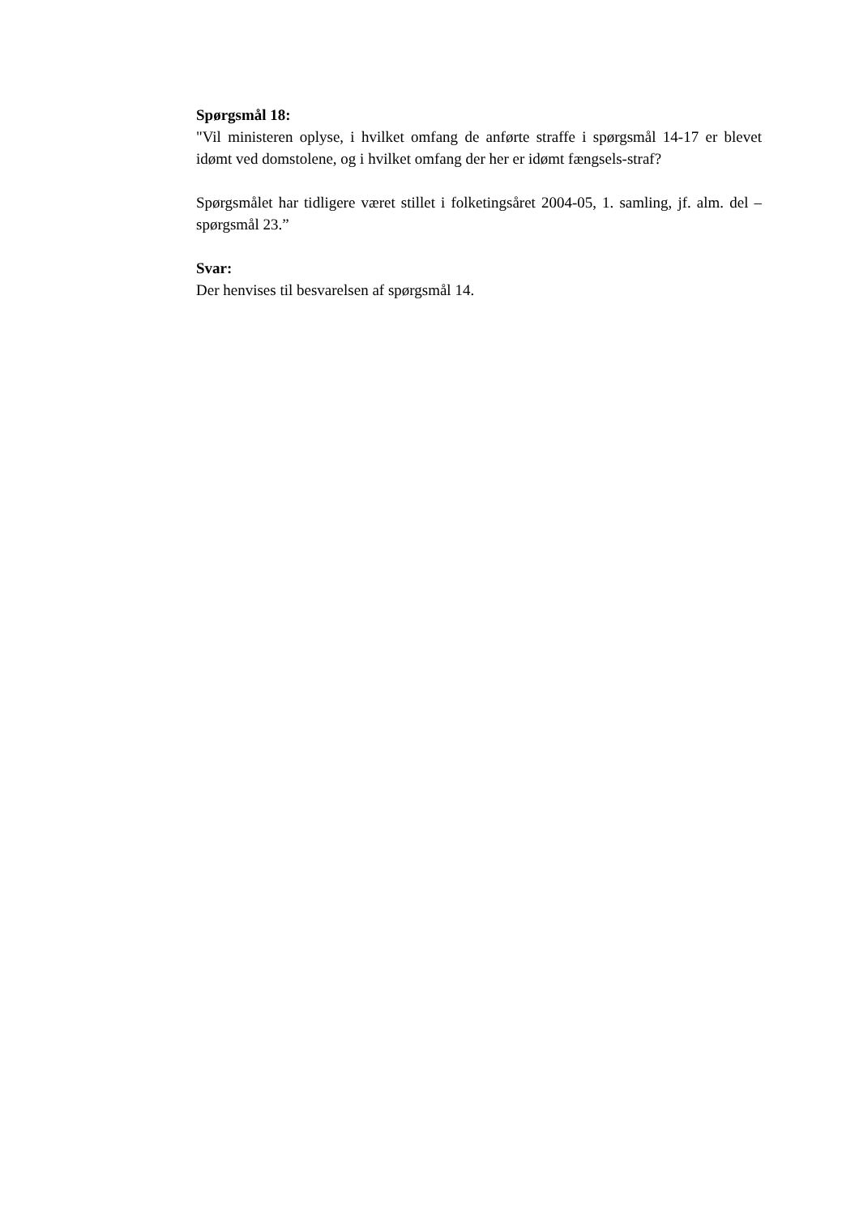Spørgsmål 18:
"Vil ministeren oplyse, i hvilket omfang de anførte straffe i spørgsmål 14-17 er blevet idømt ved domstolene, og i hvilket omfang der her er idømt fængsels-straf?
Spørgsmålet har tidligere været stillet i folketingsåret 2004-05, 1. samling, jf. alm. del – spørgsmål 23.”
Svar:
Der henvises til besvarelsen af spørgsmål 14.